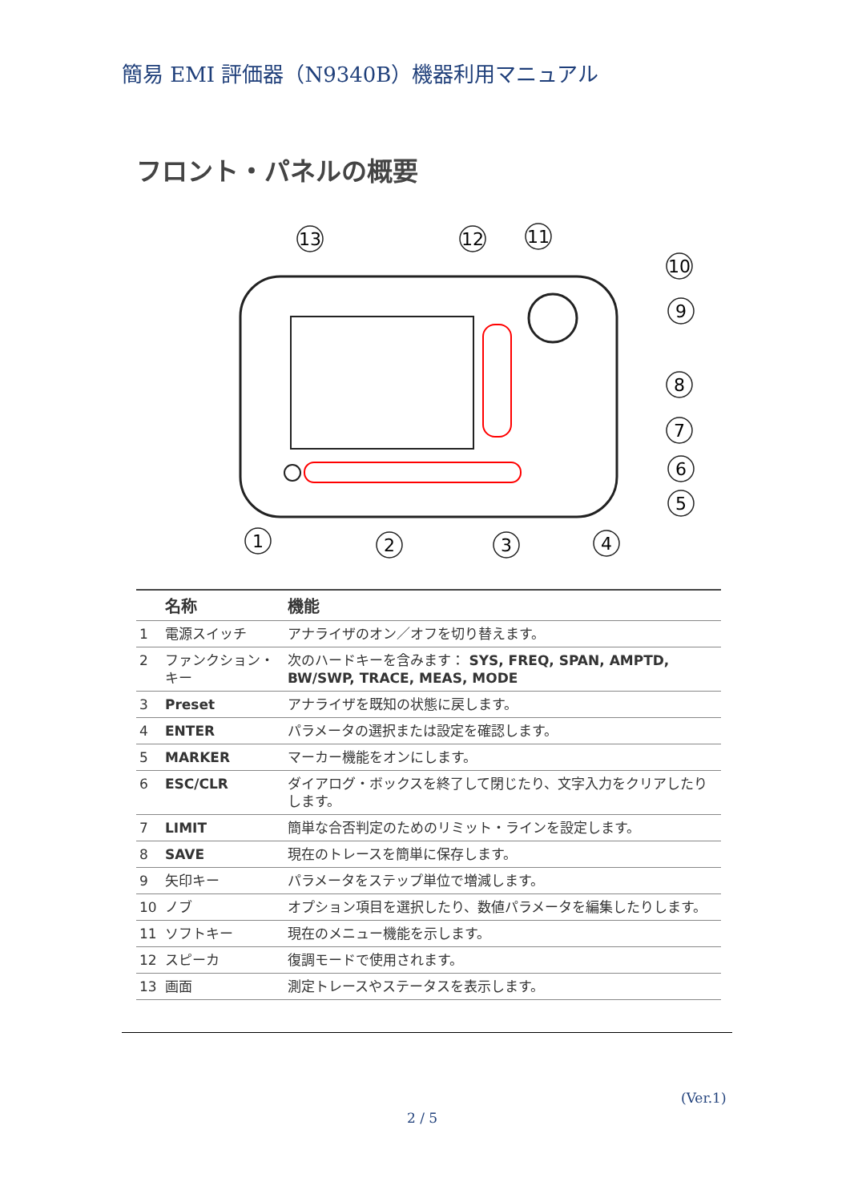簡易 EMI 評価器（N9340B）機器利用マニュアル
フロント・パネルの概要
13
12
11
10
9
8
7
6
5
1
2
3
4
| | 名称 | 機能 |
| --- | --- | --- |
| 1 | 電源スイッチ | アナライザのオン／オフを切り替えます。 |
| 2 | ファンクション・キー | 次のハードキーを含みます： SYS, FREQ, SPAN, AMPTD, BW/SWP, TRACE, MEAS, MODE |
| 3 | Preset | アナライザを既知の状態に戻します。 |
| 4 | ENTER | パラメータの選択または設定を確認します。 |
| 5 | MARKER | マーカー機能をオンにします。 |
| 6 | ESC/CLR | ダイアログ・ボックスを終了して閉じたり、文字入力をクリアしたりします。 |
| 7 | LIMIT | 簡単な合否判定のためのリミット・ラインを設定します。 |
| 8 | SAVE | 現在のトレースを簡単に保存します。 |
| 9 | 矢印キー | パラメータをステップ単位で増減します。 |
| 10 | ノブ | オプション項目を選択したり、数値パラメータを編集したりします。 |
| 11 | ソフトキー | 現在のメニュー機能を示します。 |
| 12 | スピーカ | 復調モードで使用されます。 |
| 13 | 画面 | 測定トレースやステータスを表示します。 |
(Ver.1)
2 / 5